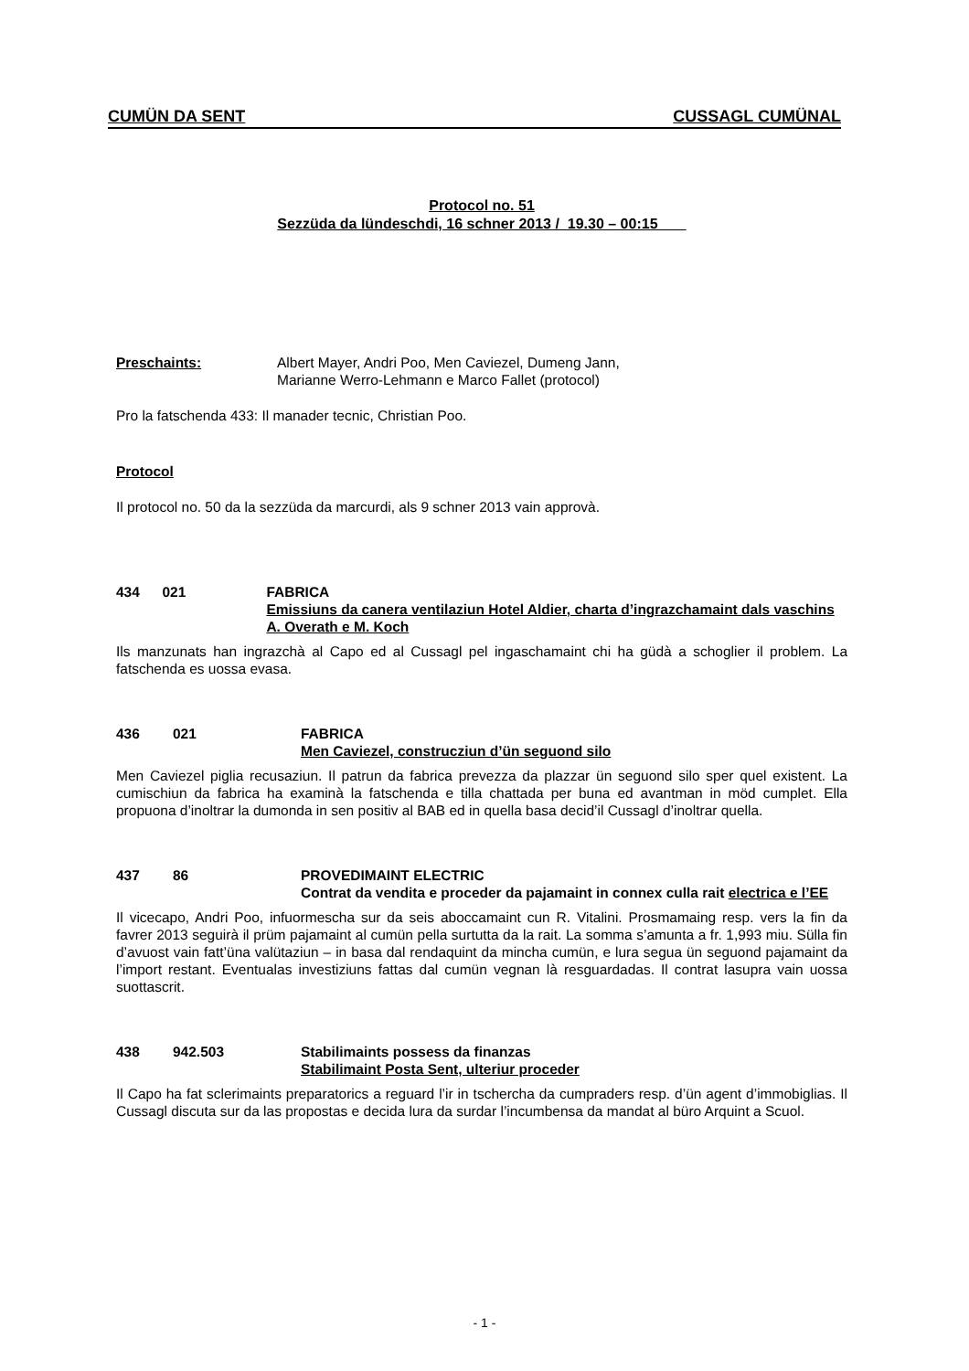CUMÜN DA SENT CUSSAGL CUMÜNAL
Protocol no. 51
Sezzüda da lündeschdi, 16 schner 2013 / 19.30 – 00:15
Preschaints: Albert Mayer, Andri Poo, Men Caviezel, Dumeng Jann,
Marianne Werro-Lehmann e Marco Fallet (protocol)
Pro la fatschenda 433: Il manader tecnic, Christian Poo.
Protocol
Il protocol no. 50 da la sezzüda da marcurdi, als 9 schner 2013 vain approvà.
434 021 FABRICA
Emissiuns da canera ventilaziun Hotel Aldier, charta d’ingrazchamaint dals vaschins A. Overath e M. Koch
Ils manzunats han ingrazchà al Capo ed al Cussagl pel ingaschamaint chi ha güdà a schoglier il problem. La fatschenda es uossa evasa.
436 021 FABRICA
Men Caviezel, construcziun d’ün seguond silo
Men Caviezel piglia recusaziun. Il patrun da fabrica prevezza da plazzar ün seguond silo sper quel existent. La cumischiun da fabrica ha examinà la fatschenda e tilla chattada per buna ed avantman in möd cumplet. Ella propuona d’inoltrar la dumonda in sen positiv al BAB ed in quella basa decid’il Cussagl d’inoltrar quella.
437 86 PROVEDIMAINT ELECTRIC
Contrat da vendita e proceder da pajamaint in connex culla rait electrica e l’EE
Il vicecapo, Andri Poo, infuormescha sur da seis aboccamaint cun R. Vitalini. Prosmamaing resp. vers la fin da favrer 2013 seguirà il prüm pajamaint al cumün pella surtutta da la rait. La somma s’amunta a fr. 1,993 miu. Sülla fin d’avuost vain fatt’üna valütaziun – in basa dal rendaquint da mincha cumün, e lura segua ün seguond pajamaint da l’import restant. Eventualas investiziuns fattas dal cumün vegnan là resguardadas. Il contrat lasupra vain uossa suottascrit.
438 942.503 Stabilimaints possess da finanzas
Stabilimaint Posta Sent, ulteriur proceder
Il Capo ha fat sclerimaints preparatorics a reguard l’ir in tschercha da cumpraders resp. d’ün agent d’immobiglias. Il Cussagl discuta sur da las propostas e decida lura da surdar l’incumbensa da mandat al büro Arquint a Scuol.
- 1 -